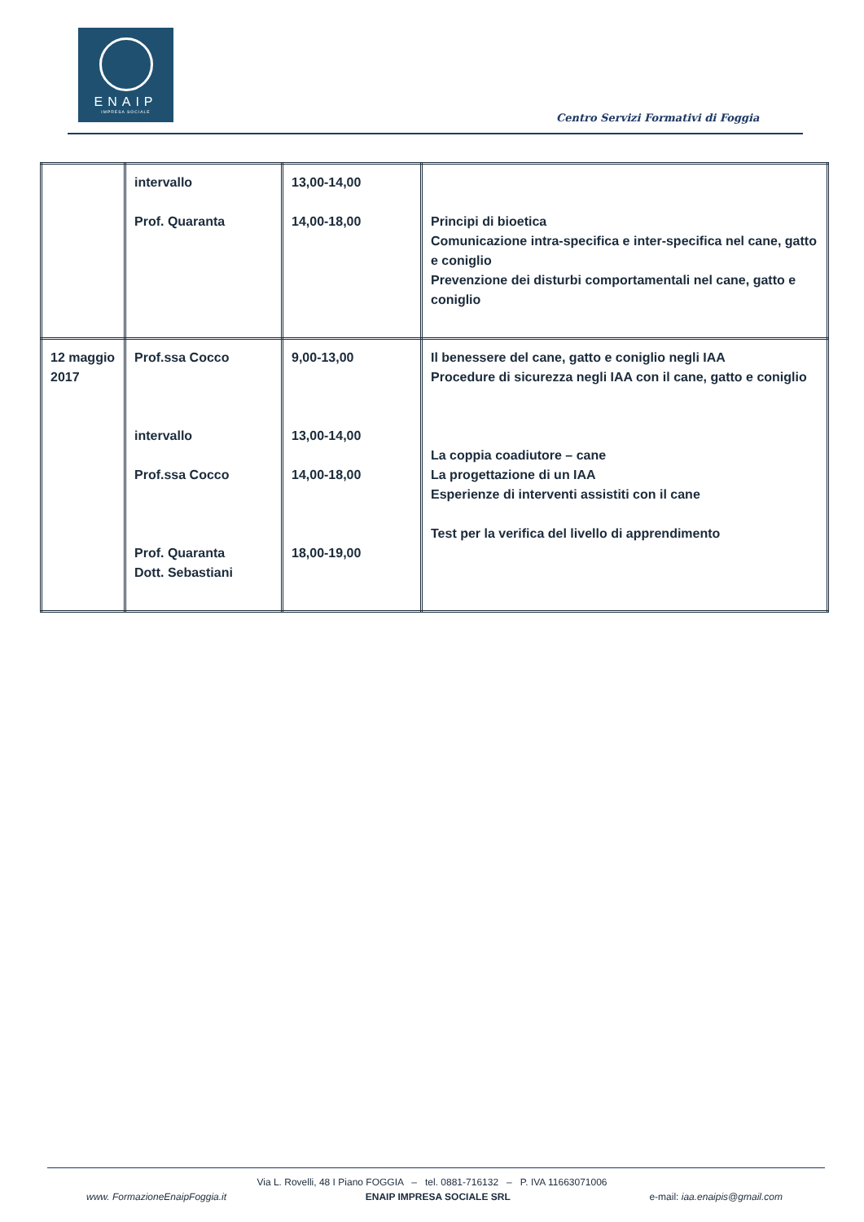ENAIP
IMPRESA SOCIALE
Centro Servizi Formativi di Foggia
| | intervallo Prof. Quaranta | 13,00-14,00 14,00-18,00 | Principi di bioetica Comunicazione intra-specifica e inter-specifica nel cane, gatto e coniglio Prevenzione dei disturbi comportamentali nel cane, gatto e coniglio |
| 12 maggio 2017 | Prof.ssa Cocco intervallo Prof.ssa Cocco Prof. Quaranta Dott. Sebastiani | 9,00-13,00 13,00-14,00 14,00-18,00 18,00-19,00 | Il benessere del cane, gatto e coniglio negli IAA Procedure di sicurezza negli IAA con il cane, gatto e coniglio La coppia coadiutore – cane La progettazione di un IAA Esperienze di interventi assistiti con il cane Test per la verifica del livello di apprendimento |
Via L. Rovelli, 48 I Piano FOGGIA – tel. 0881-716132 – P. IVA 11663071006
www. FormazioneEnaipFoggia.it ENAIP IMPRESA SOCIALE SRL e-mail: iaa.enaipis@gmail.com